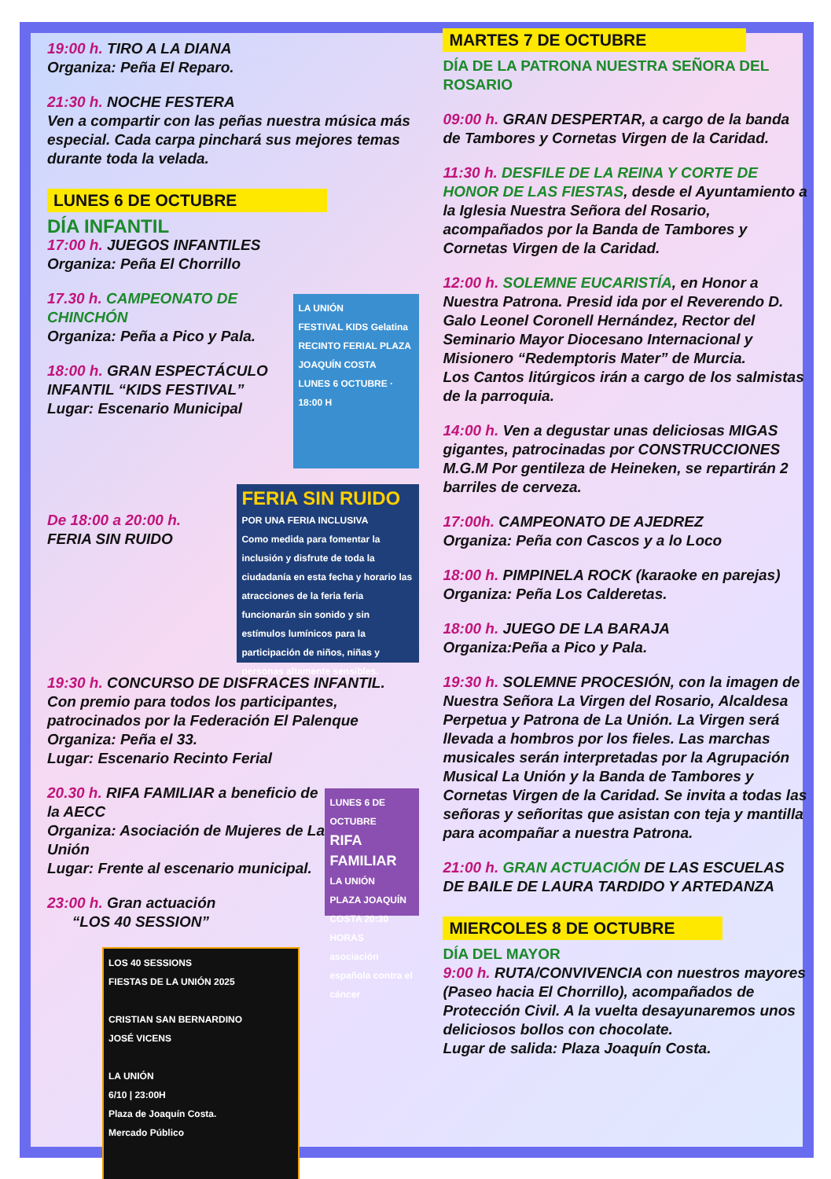19:00 h. TIRO A LA DIANA
Organiza: Peña El Reparo.
21:30 h. NOCHE FESTERA
Ven a compartir con las peñas nuestra música más especial. Cada carpa pinchará sus mejores temas durante toda la velada.
LUNES 6 DE OCTUBRE
DÍA INFANTIL
17:00 h. JUEGOS INFANTILES
Organiza: Peña El Chorrillo
LA UNIÓN
FESTIVAL KIDS Gelatina
RECINTO FERIAL PLAZA JOAQUÍN COSTA
LUNES 6 OCTUBRE · 18:00 H
17.30 h. CAMPEONATO DE CHINCHÓN
Organiza: Peña a Pico y Pala.
18:00 h. GRAN ESPECTÁCULO INFANTIL “KIDS FESTIVAL”
Lugar: Escenario Municipal
FERIA SIN RUIDO
POR UNA FERIA INCLUSIVA
Como medida para fomentar la inclusión y disfrute de toda la ciudadanía en esta fecha y horario las atracciones de la feria feria funcionarán sin sonido y sin estímulos lumínicos para la participación de niños, niñas y personas altamente sensibles.
De 18:00 a 20:00 h.
FERIA SIN RUIDO
19:30 h. CONCURSO DE DISFRACES INFANTIL.
Con premio para todos los participantes, patrocinados por la Federación El Palenque
Organiza: Peña el 33.
Lugar: Escenario Recinto Ferial
LUNES 6 DE OCTUBRE
RIFA FAMILIAR
LA UNIÓN
PLAZA JOAQUÍN COSTA 20:30 HORAS
asociación española contra el cáncer
20.30 h. RIFA FAMILIAR a beneficio de la AECC
Organiza: Asociación de Mujeres de La Unión
Lugar: Frente al escenario municipal.
23:00 h. Gran actuación
“LOS 40 SESSION”
LOS 40 SESSIONS
FIESTAS DE LA UNIÓN 2025
CRISTIAN SAN BERNARDINO
JOSÉ VICENS
LA UNIÓN
6/10 | 23:00H
Plaza de Joaquín Costa.
Mercado Público
MARTES 7 DE OCTUBRE
DÍA DE LA PATRONA NUESTRA SEÑORA DEL ROSARIO
09:00 h. GRAN DESPERTAR, a cargo de la banda de Tambores y Cornetas Virgen de la Caridad.
11:30 h. DESFILE DE LA REINA Y CORTE DE HONOR DE LAS FIESTAS, desde el Ayuntamiento a la Iglesia Nuestra Señora del Rosario, acompañados por la Banda de Tambores y Cornetas Virgen de la Caridad.
12:00 h. SOLEMNE EUCARISTÍA, en Honor a Nuestra Patrona. Presid ida por el Reverendo D. Galo Leonel Coronell Hernández, Rector del Seminario Mayor Diocesano Internacional y Misionero “Redemptoris Mater” de Murcia.
Los Cantos litúrgicos irán a cargo de los salmistas de la parroquia.
14:00 h. Ven a degustar unas deliciosas MIGAS gigantes, patrocinadas por CONSTRUCCIONES M.G.M Por gentileza de Heineken, se repartirán 2 barriles de cerveza.
17:00h. CAMPEONATO DE AJEDREZ
Organiza: Peña con Cascos y a lo Loco
18:00 h. PIMPINELA ROCK (karaoke en parejas)
Organiza: Peña Los Calderetas.
18:00 h. JUEGO DE LA BARAJA
Organiza:Peña a Pico y Pala.
19:30 h. SOLEMNE PROCESIÓN, con la imagen de Nuestra Señora La Virgen del Rosario, Alcaldesa Perpetua y Patrona de La Unión. La Virgen será llevada a hombros por los fieles. Las marchas musicales serán interpretadas por la Agrupación Musical La Unión y la Banda de Tambores y Cornetas Virgen de la Caridad. Se invita a todas las señoras y señoritas que asistan con teja y mantilla para acompañar a nuestra Patrona.
21:00 h. GRAN ACTUACIÓN DE LAS ESCUELAS DE BAILE DE LAURA TARDIDO Y ARTEDANZA
MIERCOLES 8 DE OCTUBRE
DÍA DEL MAYOR
9:00 h. RUTA/CONVIVENCIA con nuestros mayores (Paseo hacia El Chorrillo), acompañados de Protección Civil. A la vuelta desayunaremos unos deliciosos bollos con chocolate.
Lugar de salida: Plaza Joaquín Costa.